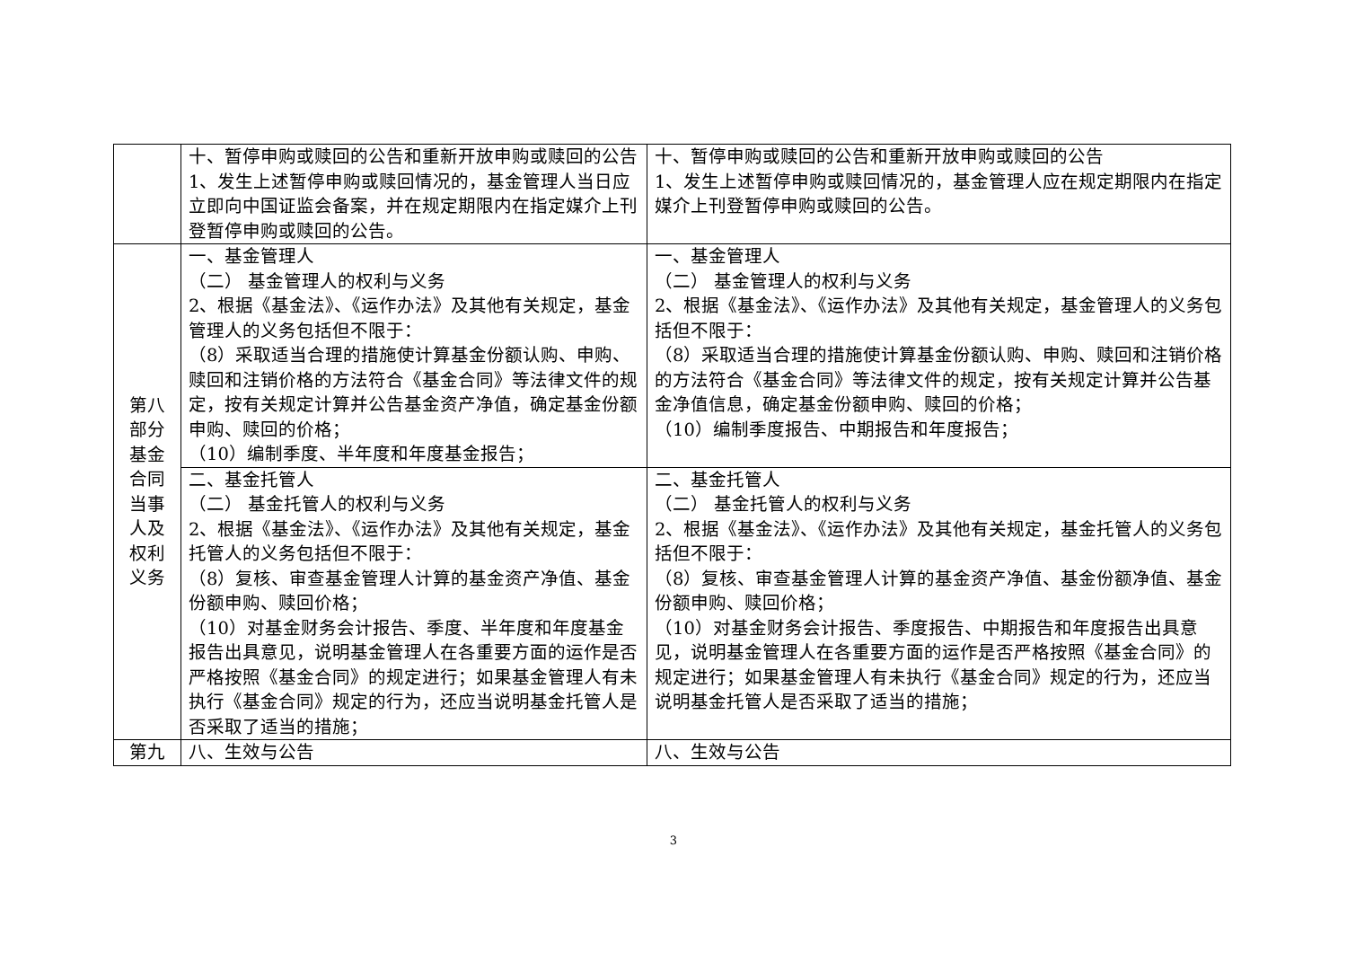| | 十、暂停申购或赎回的公告和重新开放申购或赎回的公告 1、发生上述暂停申购或赎回情况的，基金管理人当日应立即向中国证监会备案，并在规定期限内在指定媒介上刊登暂停申购或赎回的公告。 | 十、暂停申购或赎回的公告和重新开放申购或赎回的公告 1、发生上述暂停申购或赎回情况的，基金管理人应在规定期限内在指定媒介上刊登暂停申购或赎回的公告。 |
| 第八部分基金合同当事人及权利义务 | 一、基金管理人 （二） 基金管理人的权利与义务 2、根据《基金法》、《运作办法》及其他有关规定，基金管理人的义务包括但不限于： （8）采取适当合理的措施使计算基金份额认购、申购、赎回和注销价格的方法符合《基金合同》等法律文件的规定，按有关规定计算并公告基金资产净值，确定基金份额申购、赎回的价格； （10）编制季度、半年度和年度基金报告； | 一、基金管理人 （二） 基金管理人的权利与义务 2、根据《基金法》、《运作办法》及其他有关规定，基金管理人的义务包括但不限于： （8）采取适当合理的措施使计算基金份额认购、申购、赎回和注销价格的方法符合《基金合同》等法律文件的规定，按有关规定计算并公告基金净值信息，确定基金份额申购、赎回的价格； （10）编制季度报告、中期报告和年度报告； |
| | 二、基金托管人 （二） 基金托管人的权利与义务 2、根据《基金法》、《运作办法》及其他有关规定，基金托管人的义务包括但不限于： （8）复核、审查基金管理人计算的基金资产净值、基金份额申购、赎回价格； （10）对基金财务会计报告、季度、半年度和年度基金报告出具意见，说明基金管理人在各重要方面的运作是否严格按照《基金合同》的规定进行；如果基金管理人有未执行《基金合同》规定的行为，还应当说明基金托管人是否采取了适当的措施； | 二、基金托管人 （二） 基金托管人的权利与义务 2、根据《基金法》、《运作办法》及其他有关规定，基金托管人的义务包括但不限于： （8）复核、审查基金管理人计算的基金资产净值、基金份额净值、基金份额申购、赎回价格； （10）对基金财务会计报告、季度报告、中期报告和年度报告出具意见，说明基金管理人在各重要方面的运作是否严格按照《基金合同》的规定进行；如果基金管理人有未执行《基金合同》规定的行为，还应当说明基金托管人是否采取了适当的措施； |
| 第九 | 八、生效与公告 | 八、生效与公告 |
3